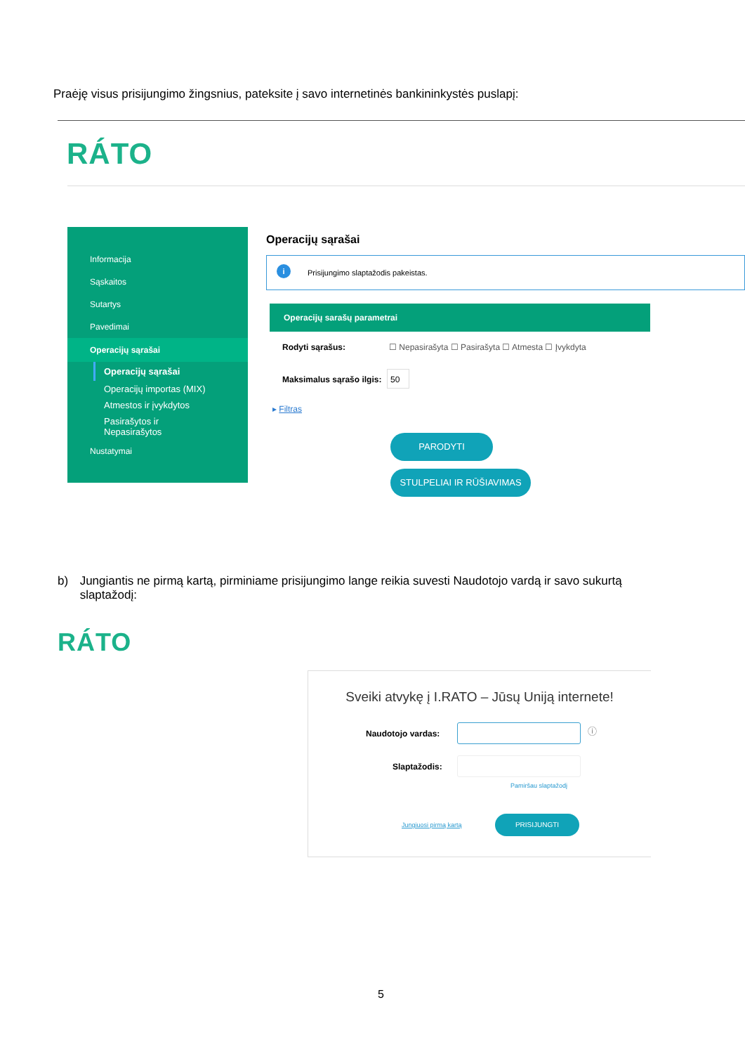Praėję visus prisijungimo žingsnius, pateksite į savo internetinės bankininkystės puslapį:
RÁTO
Informacija
Sąskaitos
Sutartys
Pavedimai
Operacijų sąrašai
Operacijų sąrašai
Operacijų importas (MIX)
Atmestos ir įvykdytos
Pasirašytos ir Nepasirašytos
Nustatymai
Operacijų sąrašai
i
Prisijungimo slaptažodis pakeistas.
Operacijų sarašų parametrai
Rodyti sąrašus:
☐ Nepasirašyta ☐ Pasirašyta ☐ Atmesta ☐ Įvykdyta
Maksimalus sąrašo ilgis:
50
▸ Filtras
PARODYTI
STULPELIAI IR RŪŠIAVIMAS
b) Jungiantis ne pirmą kartą, pirminiame prisijungimo lange reikia suvesti Naudotojo vardą ir savo sukurtą slaptažodį:
RÁTO
Sveiki atvykę į I.RATO – Jūsų Uniją internete!
Naudotojo vardas: ⓘ
Slaptažodis:
Pamiršau slaptažodį
Jungiuosi pirmą kartą
PRISIJUNGTI
5